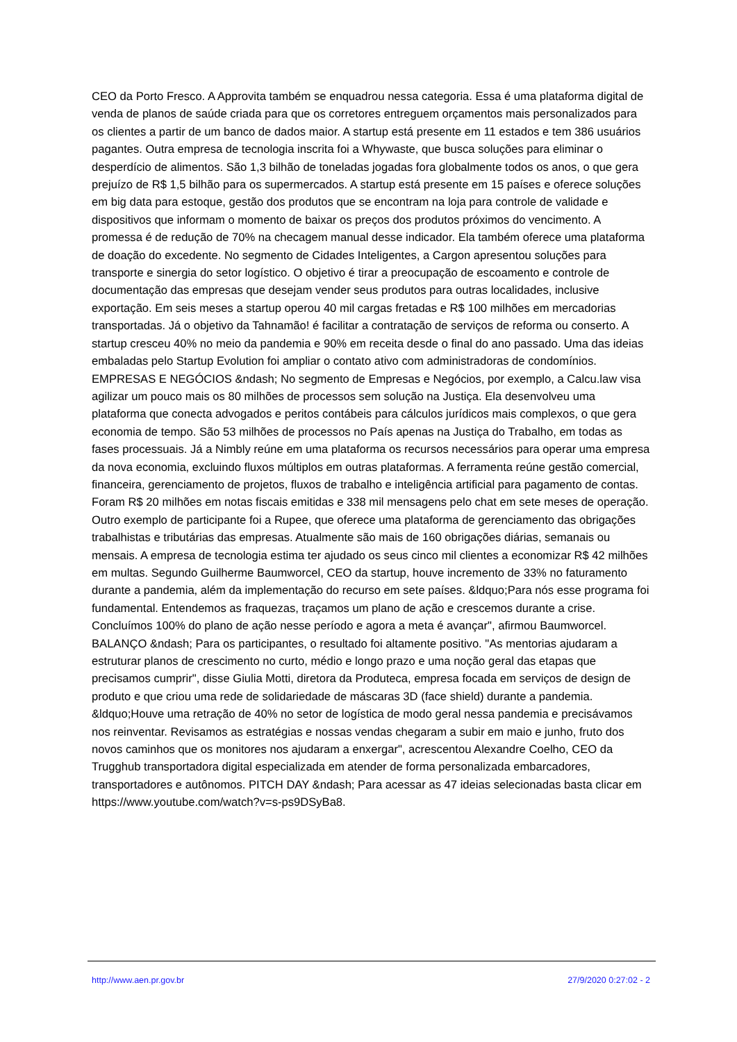CEO da Porto Fresco. A Approvita também se enquadrou nessa categoria. Essa é uma plataforma digital de venda de planos de saúde criada para que os corretores entreguem orçamentos mais personalizados para os clientes a partir de um banco de dados maior. A startup está presente em 11 estados e tem 386 usuários pagantes. Outra empresa de tecnologia inscrita foi a Whywaste, que busca soluções para eliminar o desperdício de alimentos. São 1,3 bilhão de toneladas jogadas fora globalmente todos os anos, o que gera prejuízo de R$ 1,5 bilhão para os supermercados. A startup está presente em 15 países e oferece soluções em big data para estoque, gestão dos produtos que se encontram na loja para controle de validade e dispositivos que informam o momento de baixar os preços dos produtos próximos do vencimento. A promessa é de redução de 70% na checagem manual desse indicador. Ela também oferece uma plataforma de doação do excedente. No segmento de Cidades Inteligentes, a Cargon apresentou soluções para transporte e sinergia do setor logístico. O objetivo é tirar a preocupação de escoamento e controle de documentação das empresas que desejam vender seus produtos para outras localidades, inclusive exportação. Em seis meses a startup operou 40 mil cargas fretadas e R$ 100 milhões em mercadorias transportadas. Já o objetivo da Tahnamão! é facilitar a contratação de serviços de reforma ou conserto. A startup cresceu 40% no meio da pandemia e 90% em receita desde o final do ano passado. Uma das ideias embaladas pelo Startup Evolution foi ampliar o contato ativo com administradoras de condomínios. EMPRESAS E NEGÓCIOS &ndash; No segmento de Empresas e Negócios, por exemplo, a Calcu.law visa agilizar um pouco mais os 80 milhões de processos sem solução na Justiça. Ela desenvolveu uma plataforma que conecta advogados e peritos contábeis para cálculos jurídicos mais complexos, o que gera economia de tempo. São 53 milhões de processos no País apenas na Justiça do Trabalho, em todas as fases processuais. Já a Nimbly reúne em uma plataforma os recursos necessários para operar uma empresa da nova economia, excluindo fluxos múltiplos em outras plataformas. A ferramenta reúne gestão comercial, financeira, gerenciamento de projetos, fluxos de trabalho e inteligência artificial para pagamento de contas. Foram R$ 20 milhões em notas fiscais emitidas e 338 mil mensagens pelo chat em sete meses de operação. Outro exemplo de participante foi a Rupee, que oferece uma plataforma de gerenciamento das obrigações trabalhistas e tributárias das empresas. Atualmente são mais de 160 obrigações diárias, semanais ou mensais. A empresa de tecnologia estima ter ajudado os seus cinco mil clientes a economizar R$ 42 milhões em multas. Segundo Guilherme Baumworcel, CEO da startup, houve incremento de 33% no faturamento durante a pandemia, além da implementação do recurso em sete países. &ldquo;Para nós esse programa foi fundamental. Entendemos as fraquezas, traçamos um plano de ação e crescemos durante a crise. Concluímos 100% do plano de ação nesse período e agora a meta é avançar", afirmou Baumworcel. BALANÇO &ndash; Para os participantes, o resultado foi altamente positivo. "As mentorias ajudaram a estruturar planos de crescimento no curto, médio e longo prazo e uma noção geral das etapas que precisamos cumprir", disse Giulia Motti, diretora da Produteca, empresa focada em serviços de design de produto e que criou uma rede de solidariedade de máscaras 3D (face shield) durante a pandemia. &ldquo;Houve uma retração de 40% no setor de logística de modo geral nessa pandemia e precisávamos nos reinventar. Revisamos as estratégias e nossas vendas chegaram a subir em maio e junho, fruto dos novos caminhos que os monitores nos ajudaram a enxergar", acrescentou Alexandre Coelho, CEO da Trugghub transportadora digital especializada em atender de forma personalizada embarcadores, transportadores e autônomos. PITCH DAY &ndash; Para acessar as 47 ideias selecionadas basta clicar em https://www.youtube.com/watch?v=s-ps9DSyBa8.
http://www.aen.pr.gov.br 27/9/2020 0:27:02 - 2